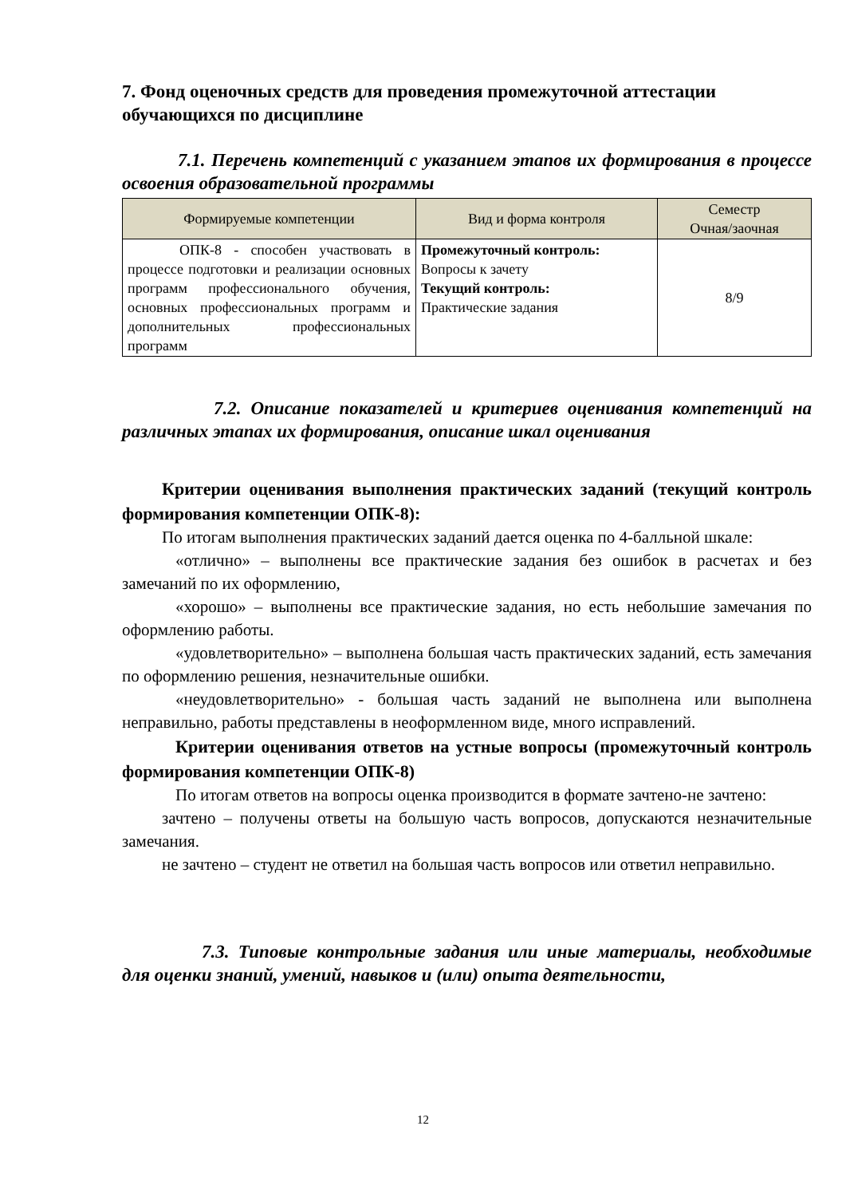7. Фонд оценочных средств для проведения промежуточной аттестации обучающихся по дисциплине
7.1. Перечень компетенций с указанием этапов их формирования в процессе освоения образовательной программы
| Формируемые компетенции | Вид и форма контроля | Семестр Очная/заочная |
| --- | --- | --- |
| ОПК-8 - способен участвовать в процессе подготовки и реализации основных программ профессионального обучения, основных профессиональных программ и дополнительных профессиональных программ | Промежуточный контроль: Вопросы к зачету Текущий контроль: Практические задания | 8/9 |
7.2. Описание показателей и критериев оценивания компетенций на различных этапах их формирования, описание шкал оценивания
Критерии оценивания выполнения практических заданий (текущий контроль формирования компетенции ОПК-8):
По итогам выполнения практических заданий дается оценка по 4-балльной шкале:
«отлично» – выполнены все практические задания без ошибок в расчетах и без замечаний по их оформлению,
«хорошо» – выполнены все практические задания, но есть небольшие замечания по оформлению работы.
«удовлетворительно» – выполнена большая часть практических заданий, есть замечания по оформлению решения, незначительные ошибки.
«неудовлетворительно» - большая часть заданий не выполнена или выполнена неправильно, работы представлены в неоформленном виде, много исправлений.
Критерии оценивания ответов на устные вопросы (промежуточный контроль формирования компетенции ОПК-8)
По итогам ответов на вопросы оценка производится в формате зачтено-не зачтено:
зачтено – получены ответы на большую часть вопросов, допускаются незначительные замечания.
не зачтено – студент не ответил на большая часть вопросов или ответил неправильно.
7.3. Типовые контрольные задания или иные материалы, необходимые для оценки знаний, умений, навыков и (или) опыта деятельности,
12